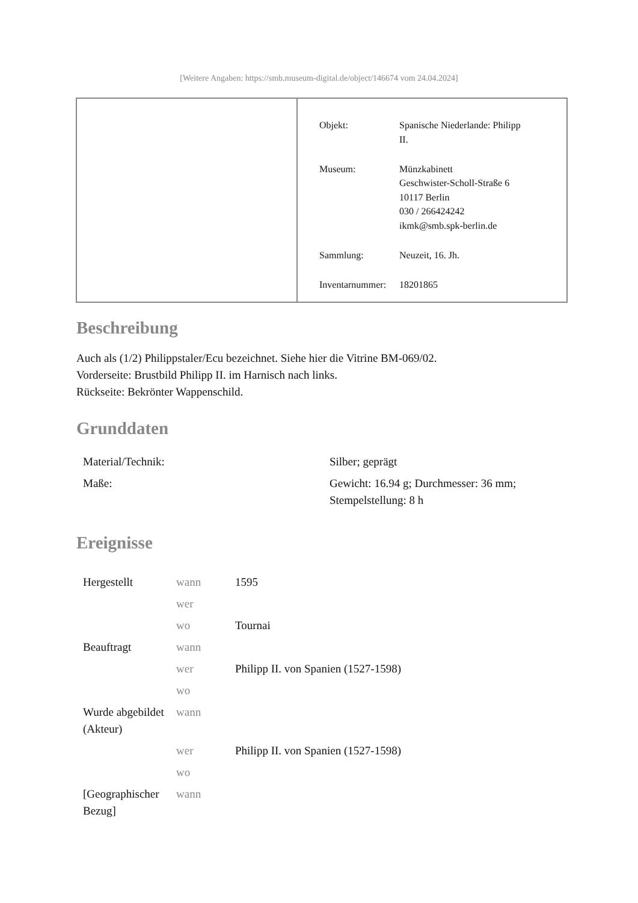[Weitere Angaben: https://smb.museum-digital.de/object/146674 vom 24.04.2024]
| Objekt: | Spanische Niederlande: Philipp II. |
| Museum: | Münzkabinett Geschwister-Scholl-Straße 6 10117 Berlin 030 / 266424242 ikmk@smb.spk-berlin.de |
| Sammlung: | Neuzeit, 16. Jh. |
| Inventarnummer: | 18201865 |
Beschreibung
Auch als (1/2) Philippstaler/Ecu bezeichnet. Siehe hier die Vitrine BM-069/02.
Vorderseite: Brustbild Philipp II. im Harnisch nach links.
Rückseite: Bekrönter Wappenschild.
Grunddaten
| Material/Technik: | Silber; geprägt |
| Maße: | Gewicht: 16.94 g; Durchmesser: 36 mm; Stempelstellung: 8 h |
Ereignisse
| Hergestellt | wann | 1595 |
| | wer | |
| | wo | Tournai |
| Beauftragt | wann | |
| | wer | Philipp II. von Spanien (1527-1598) |
| | wo | |
| Wurde abgebildet (Akteur) | wann | |
| | wer | Philipp II. von Spanien (1527-1598) |
| | wo | |
| [Geographischer Bezug] | wann | |